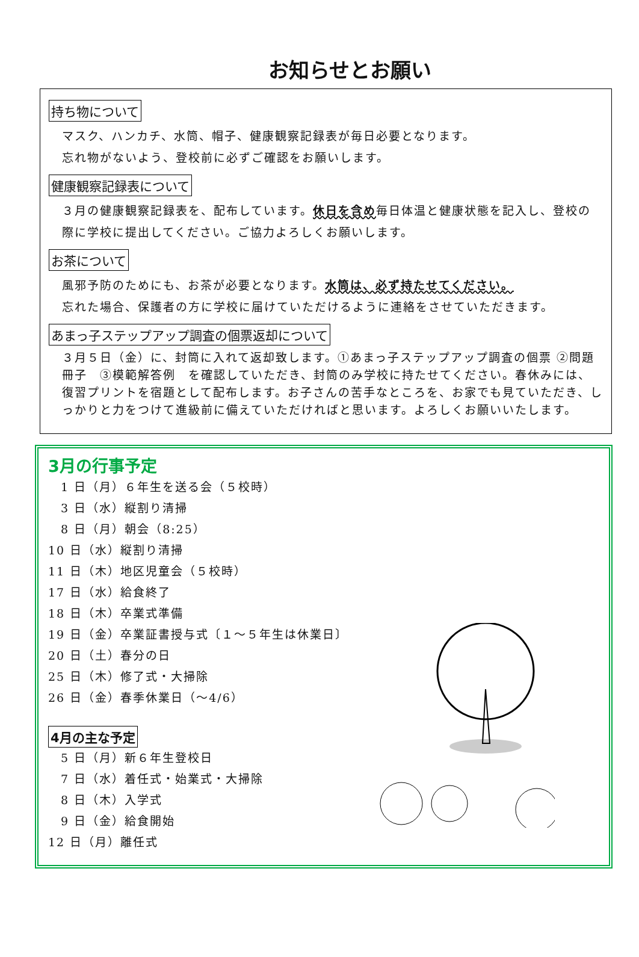お知らせとお願い
持ち物について
マスク、ハンカチ、水筒、帽子、健康観察記録表が毎日必要となります。
忘れ物がないよう、登校前に必ずご確認をお願いします。
健康観察記録表について
３月の健康観察記録表を、配布しています。休日を含め毎日体温と健康状態を記入し、登校の際に学校に提出してください。ご協力よろしくお願いします。
お茶について
風邪予防のためにも、お茶が必要となります。水筒は、必ず持たせてください。
忘れた場合、保護者の方に学校に届けていただけるように連絡をさせていただきます。
あまっ子ステップアップ調査の個票返却について
３月５日（金）に、封筒に入れて返却致します。①あまっ子ステップアップ調査の個票 ②問題冊子　③模範解答例　を確認していただき、封筒のみ学校に持たせてください。春休みには、復習プリントを宿題として配布します。お子さんの苦手なところを、お家でも見ていただき、しっかりと力をつけて進級前に備えていただければと思います。よろしくお願いいたします。
3月の行事予定
　1 日（月）６年生を送る会（５校時）
　3 日（水）縦割り清掃
　8 日（月）朝会（8:25）
10 日（水）縦割り清掃
11 日（木）地区児童会（５校時）
17 日（水）給食終了
18 日（木）卒業式準備
19 日（金）卒業証書授与式〔１～５年生は休業日〕
20 日（土）春分の日
25 日（木）修了式・大掃除
26 日（金）春季休業日（～4/6）
4月の主な予定
　5 日（月）新６年生登校日
　7 日（水）着任式・始業式・大掃除
　8 日（木）入学式
　9 日（金）給食開始
12 日（月）離任式